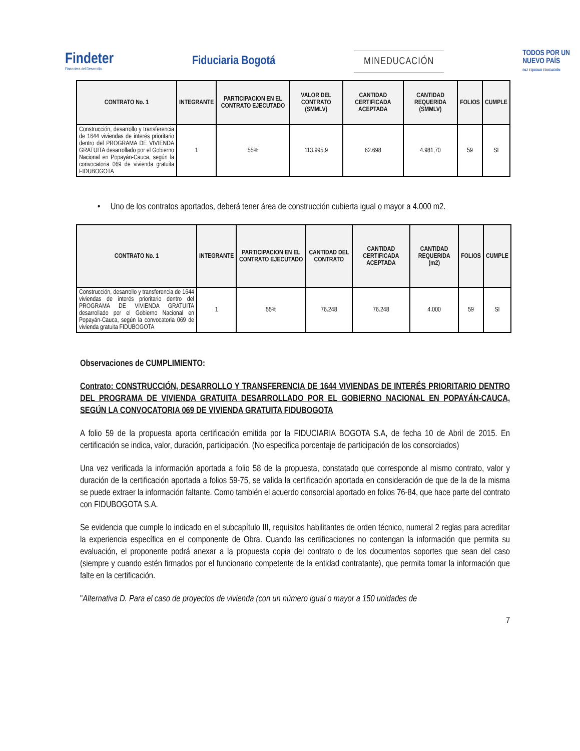Findeter
Financiera del Desarrollo
Fiduciaria Bogotá
MINEDUCACIÓN
TODOS POR UN
NUEVO PAÍS
PAZ EQUIDAD EDUCACIÓN
| CONTRATO No. 1 | INTEGRANTE | PARTICIPACION EN EL CONTRATO EJECUTADO | VALOR DEL CONTRATO (SMMLV) | CANTIDAD CERTIFICADA ACEPTADA | CANTIDAD REQUERIDA (SMMLV) | FOLIOS | CUMPLE |
| --- | --- | --- | --- | --- | --- | --- | --- |
| Construcción, desarrollo y transferencia de 1644 viviendas de interés prioritario dentro del PROGRAMA DE VIVIENDA GRATUITA desarrollado por el Gobierno Nacional en Popayán-Cauca, según la convocatoria 069 de vivienda gratuita FIDUBOGOTA | 1 | 55% | 113.995,9 | 62.698 | 4.981,70 | 59 | SI |
• Uno de los contratos aportados, deberá tener área de construcción cubierta igual o mayor a 4.000 m2.
| CONTRATO No. 1 | INTEGRANTE | PARTICIPACION EN EL CONTRATO EJECUTADO | CANTIDAD DEL CONTRATO | CANTIDAD CERTIFICADA ACEPTADA | CANTIDAD REQUERIDA (m2) | FOLIOS | CUMPLE |
| --- | --- | --- | --- | --- | --- | --- | --- |
| Construcción, desarrollo y transferencia de 1644 viviendas de interés prioritario dentro del PROGRAMA DE VIVIENDA GRATUITA desarrollado por el Gobierno Nacional en Popayán-Cauca, según la convocatoria 069 de vivienda gratuita FIDUBOGOTA | 1 | 55% | 76.248 | 76.248 | 4.000 | 59 | SI |
Observaciones de CUMPLIMIENTO:
Contrato: CONSTRUCCIÓN, DESARROLLO Y TRANSFERENCIA DE 1644 VIVIENDAS DE INTERÉS PRIORITARIO DENTRO DEL PROGRAMA DE VIVIENDA GRATUITA DESARROLLADO POR EL GOBIERNO NACIONAL EN POPAYÁN-CAUCA, SEGÚN LA CONVOCATORIA 069 DE VIVIENDA GRATUITA FIDUBOGOTA
A folio 59 de la propuesta aporta certificación emitida por la FIDUCIARIA BOGOTA S.A, de fecha 10 de Abril de 2015. En certificación se indica, valor, duración, participación. (No especifica porcentaje de participación de los consorciados)
Una vez verificada la información aportada a folio 58 de la propuesta, constatado que corresponde al mismo contrato, valor y duración de la certificación aportada a folios 59-75, se valida la certificación aportada en consideración de que de la de la misma se puede extraer la información faltante. Como también el acuerdo consorcial aportado en folios 76-84, que hace parte del contrato con FIDUBOGOTA S.A.
Se evidencia que cumple lo indicado en el subcapítulo III, requisitos habilitantes de orden técnico, numeral 2 reglas para acreditar la experiencia específica en el componente de Obra. Cuando las certificaciones no contengan la información que permita su evaluación, el proponente podrá anexar a la propuesta copia del contrato o de los documentos soportes que sean del caso (siempre y cuando estén firmados por el funcionario competente de la entidad contratante), que permita tomar la información que falte en la certificación.
"Alternativa D. Para el caso de proyectos de vivienda (con un número igual o mayor a 150 unidades de
7